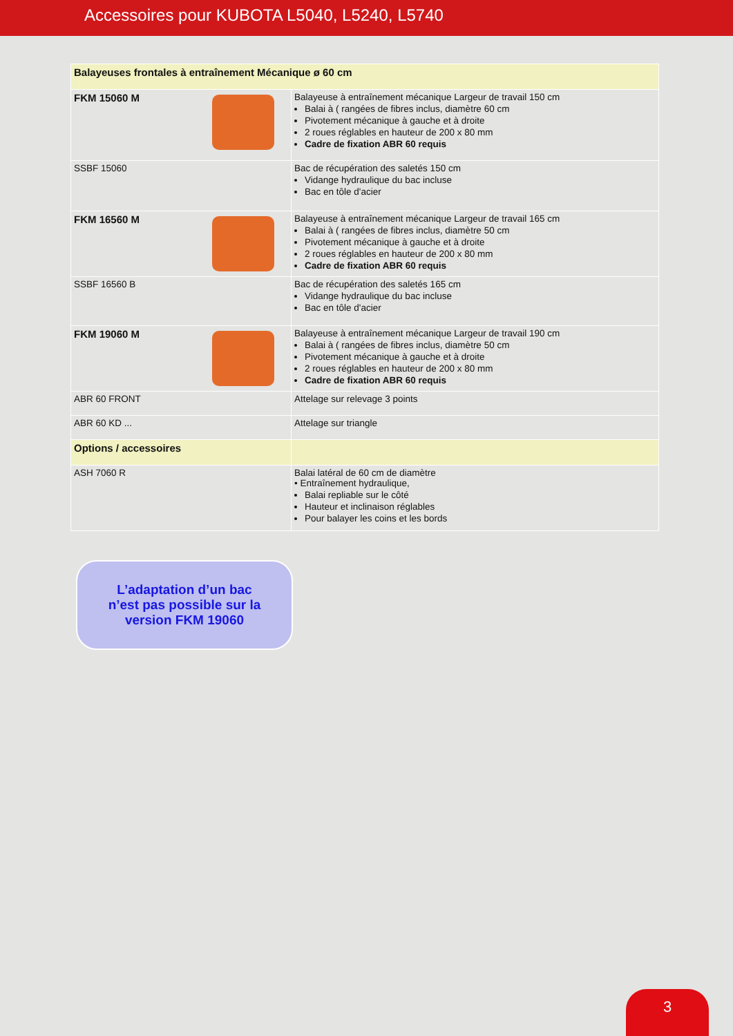Accessoires pour KUBOTA L5040, L5240, L5740
| Balayeuses frontales à entraînement Mécanique ø 60 cm | |
| FKM 15060 M | Balayeuse à entraînement mécanique Largeur de travail 150 cm Balai à ( rangées de fibres inclus, diamètre 60 cm Pivotement mécanique à gauche et à droite 2 roues réglables en hauteur de 200 x 80 mm Cadre de fixation ABR 60 requis |
| SSBF 15060 | Bac de récupération des saletés 150 cm Vidange hydraulique du bac incluse Bac en tôle d'acier |
| FKM 16560 M | Balayeuse à entraînement mécanique Largeur de travail 165 cm Balai à ( rangées de fibres inclus, diamètre 50 cm Pivotement mécanique à gauche et à droite 2 roues réglables en hauteur de 200 x 80 mm Cadre de fixation ABR 60 requis |
| SSBF 16560 B | Bac de récupération des saletés 165 cm Vidange hydraulique du bac incluse Bac en tôle d'acier |
| FKM 19060 M | Balayeuse à entraînement mécanique Largeur de travail 190 cm Balai à ( rangées de fibres inclus, diamètre 50 cm Pivotement mécanique à gauche et à droite 2 roues réglables en hauteur de 200 x 80 mm Cadre de fixation ABR 60 requis |
| ABR 60 FRONT | Attelage sur relevage 3 points |
| ABR 60 KD ... | Attelage sur triangle |
| Options / accessoires | |
| ASH 7060 R | Balai latéral de 60 cm de diamètre • Entraînement hydraulique, Balai repliable sur le côté Hauteur et inclinaison réglables Pour balayer les coins et les bords |
L’adaptation d’un bac
n’est pas possible sur la
version FKM 19060
3